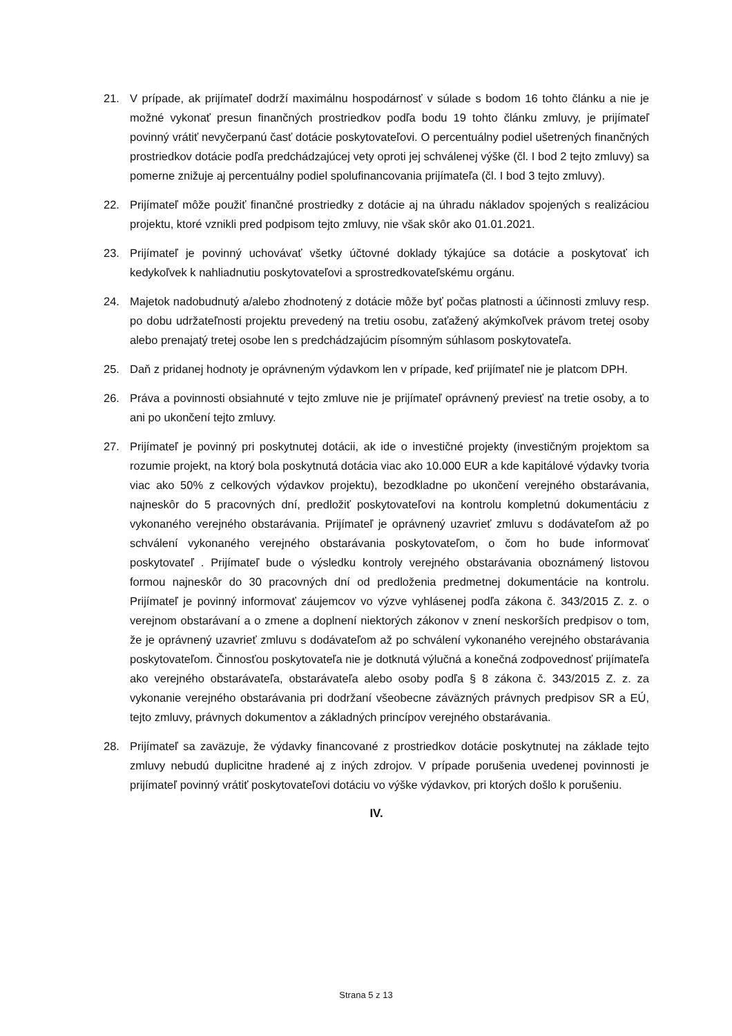21. V prípade, ak prijímateľ dodrží maximálnu hospodárnosť v súlade s bodom 16 tohto článku a nie je možné vykonať presun finančných prostriedkov podľa bodu 19 tohto článku zmluvy, je prijímateľ povinný vrátiť nevyčerpanú časť dotácie poskytovateľovi. O percentuálny podiel ušetrených finančných prostriedkov dotácie podľa predchádzajúcej vety oproti jej schválenej výške (čl. I bod 2 tejto zmluvy) sa pomerne znižuje aj percentuálny podiel spolufinancovania prijímateľa (čl. I bod 3 tejto zmluvy).
22. Prijímateľ môže použiť finančné prostriedky z dotácie aj na úhradu nákladov spojených s realizáciou projektu, ktoré vznikli pred podpisom tejto zmluvy, nie však skôr ako 01.01.2021.
23. Prijímateľ je povinný uchovávať všetky účtovné doklady týkajúce sa dotácie a poskytovať ich kedykoľvek k nahliadnutiu poskytovateľovi a sprostredkovateľskému orgánu.
24. Majetok nadobudnutý a/alebo zhodnotený z dotácie môže byť počas platnosti a účinnosti zmluvy resp. po dobu udržateľnosti projektu prevedený na tretiu osobu, zaťažený akýmkoľvek právom tretej osoby alebo prenajatý tretej osobe len s predchádzajúcim písomným súhlasom poskytovateľa.
25. Daň z pridanej hodnoty je oprávneným výdavkom len v prípade, keď prijímateľ nie je platcom DPH.
26. Práva a povinnosti obsiahnuté v tejto zmluve nie je prijímateľ oprávnený previesť na tretie osoby, a to ani po ukončení tejto zmluvy.
27. Prijímateľ je povinný pri poskytnutej dotácii, ak ide o investičné projekty (investičným projektom sa rozumie projekt, na ktorý bola poskytnutá dotácia viac ako 10.000 EUR a kde kapitálové výdavky tvoria viac ako 50% z celkových výdavkov projektu), bezodkladne po ukončení verejného obstarávania, najneskôr do 5 pracovných dní, predložiť poskytovateľovi na kontrolu kompletnú dokumentáciu z vykonaného verejného obstarávania. Prijímateľ je oprávnený uzavrieť zmluvu s dodávateľom až po schválení vykonaného verejného obstarávania poskytovateľom, o čom ho bude informovať poskytovateľ . Prijímateľ bude o výsledku kontroly verejného obstarávania oboznámený listovou formou najneskôr do 30 pracovných dní od predloženia predmetnej dokumentácie na kontrolu. Prijímateľ je povinný informovať záujemcov vo výzve vyhlásenej podľa zákona č. 343/2015 Z. z. o verejnom obstarávaní a o zmene a doplnení niektorých zákonov v znení neskorších predpisov o tom, že je oprávnený uzavrieť zmluvu s dodávateľom až po schválení vykonaného verejného obstarávania poskytovateľom. Činnosťou poskytovateľa nie je dotknutá výlučná a konečná zodpovednosť prijímateľa ako verejného obstarávateľa, obstarávateľa alebo osoby podľa § 8 zákona č. 343/2015 Z. z. za vykonanie verejného obstarávania pri dodržaní všeobecne záväzných právnych predpisov SR a EÚ, tejto zmluvy, právnych dokumentov a základných princípov verejného obstarávania.
28. Prijímateľ sa zaväzuje, že výdavky financované z prostriedkov dotácie poskytnutej na základe tejto zmluvy nebudú duplicitne hradené aj z iných zdrojov. V prípade porušenia uvedenej povinnosti je prijímateľ povinný vrátiť poskytovateľovi dotáciu vo výške výdavkov, pri ktorých došlo k porušeniu.
IV.
Strana 5 z 13